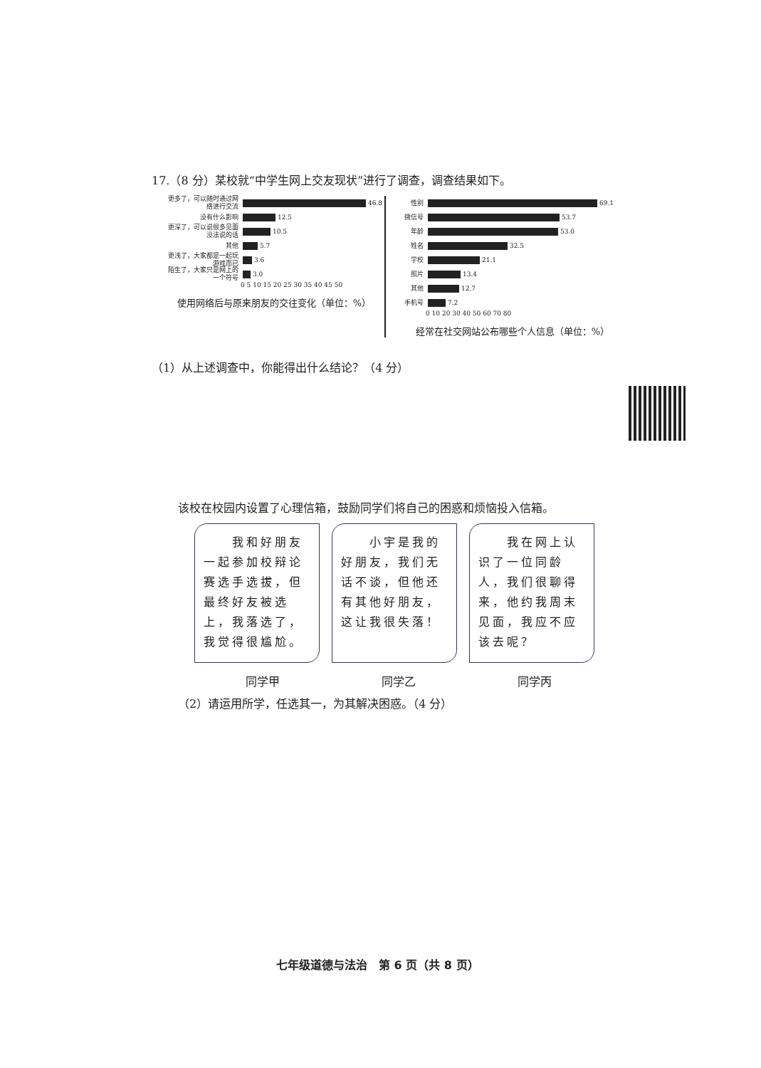17.（8 分）某校就“中学生网上交友现状”进行了调查，调查结果如下。
更多了，可以随时通过网络进行交流
46.8
没有什么影响
12.5
更深了，可以说很多见面没法说的话
10.5
其他
5.7
更浅了，大家都是一起玩游戏而已
3.6
陌生了，大家只是网上的一个符号
3.0
0 5 10 15 20 25 30 35 40 45 50
使用网络后与原来朋友的交往变化（单位：%）
性别
69.1
微信号
53.7
年龄
53.0
姓名
32.5
学校
21.1
照片
13.4
其他
12.7
手机号
7.2
0 10 20 30 40 50 60 70 80
经常在社交网站公布哪些个人信息（单位：%）
（1）从上述调查中，你能得出什么结论？（4 分）
该校在校园内设置了心理信箱，鼓励同学们将自己的困惑和烦恼投入信箱。
　　我和好朋友一起参加校辩论赛选手选拔，但最终好友被选上，我落选了，我觉得很尴尬。
　　小宇是我的好朋友，我们无话不谈，但他还有其他好朋友，这让我很失落！
　　我在网上认识了一位同龄人，我们很聊得来，他约我周末见面，我应不应该去呢？
同学甲 同学乙 同学丙
（2）请运用所学，任选其一，为其解决困惑。（4 分）
七年级道德与法治　第 6 页（共 8 页）